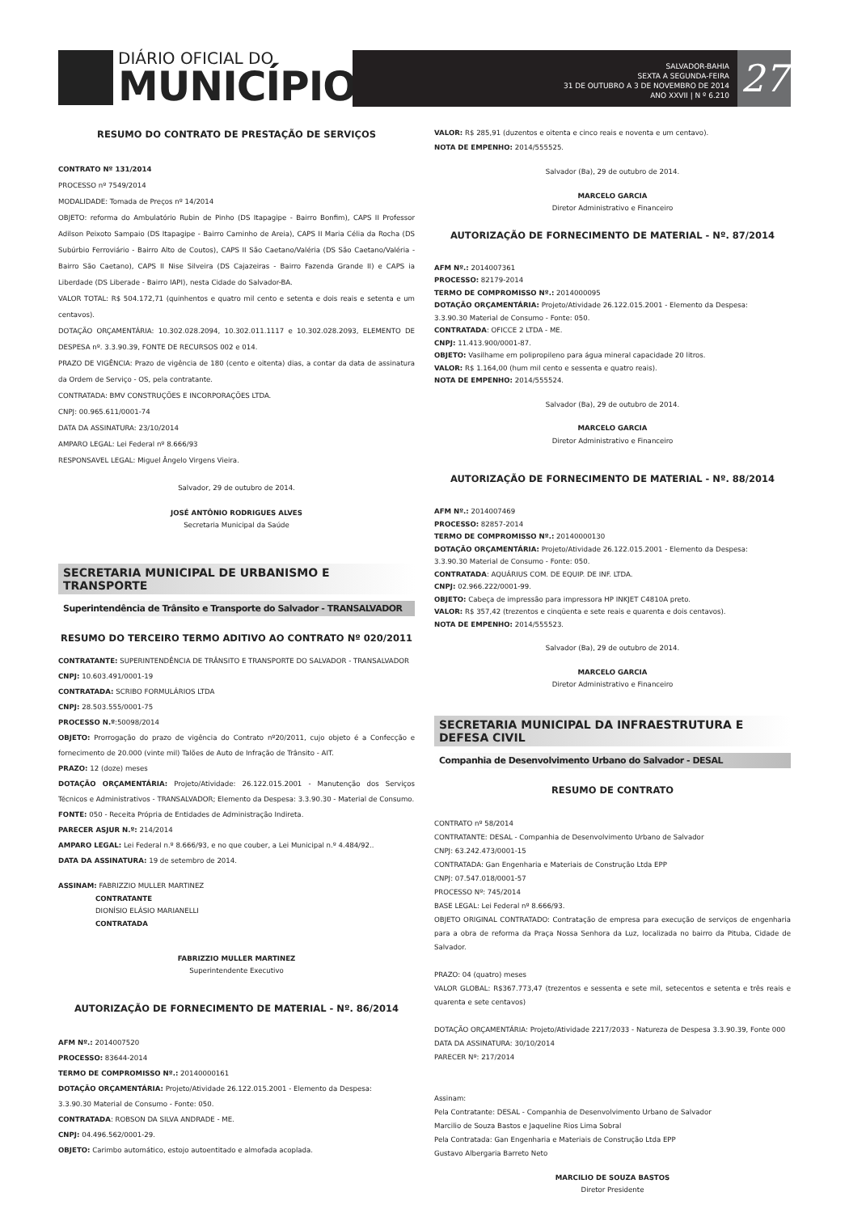DIÁRIO OFICIAL DO
MUNICÍPIO
SALVADOR-BAHIA
SEXTA A SEGUNDA-FEIRA
31 DE OUTUBRO A 3 DE NOVEMBRO DE 2014
ANO XXVII | N º 6.210
27
RESUMO DO CONTRATO DE PRESTAÇÃO DE SERVIÇOS
CONTRATO Nº 131/2014
PROCESSO nº 7549/2014
MODALIDADE: Tomada de Preços nº 14/2014
OBJETO: reforma do Ambulatório Rubin de Pinho (DS Itapagipe - Bairro Bonfim), CAPS II Professor Adilson Peixoto Sampaio (DS Itapagipe - Bairro Caminho de Areia), CAPS II Maria Célia da Rocha (DS Subúrbio Ferroviário - Bairro Alto de Coutos), CAPS II São Caetano/Valéria (DS São Caetano/Valéria - Bairro São Caetano), CAPS II Nise Silveira (DS Cajazeiras - Bairro Fazenda Grande II) e CAPS ia Liberdade (DS Liberade - Bairro IAPI), nesta Cidade do Salvador-BA.
VALOR TOTAL: R$ 504.172,71 (quinhentos e quatro mil cento e setenta e dois reais e setenta e um centavos).
DOTAÇÃO ORÇAMENTÁRIA: 10.302.028.2094, 10.302.011.1117 e 10.302.028.2093, ELEMENTO DE DESPESA nº. 3.3.90.39, FONTE DE RECURSOS 002 e 014.
PRAZO DE VIGÊNCIA: Prazo de vigência de 180 (cento e oitenta) dias, a contar da data de assinatura da Ordem de Serviço - OS, pela contratante.
CONTRATADA: BMV CONSTRUÇÕES E INCORPORAÇÕES LTDA.
CNPJ: 00.965.611/0001-74
DATA DA ASSINATURA: 23/10/2014
AMPARO LEGAL: Lei Federal nº 8.666/93
RESPONSAVEL LEGAL: Miguel Ângelo Virgens Vieira.
Salvador, 29 de outubro de 2014.
JOSÉ ANTÔNIO RODRIGUES ALVES
Secretaria Municipal da Saúde
SECRETARIA MUNICIPAL DE URBANISMO E TRANSPORTE
Superintendência de Trânsito e Transporte do Salvador - TRANSALVADOR
RESUMO DO TERCEIRO TERMO ADITIVO AO CONTRATO Nº 020/2011
CONTRATANTE: SUPERINTENDÊNCIA DE TRÂNSITO E TRANSPORTE DO SALVADOR - TRANSALVADOR
CNPJ: 10.603.491/0001-19
CONTRATADA: SCRIBO FORMULÁRIOS LTDA
CNPJ: 28.503.555/0001-75
PROCESSO N.º:50098/2014
OBJETO: Prorrogação do prazo de vigência do Contrato nº20/2011, cujo objeto é a Confecção e fornecimento de 20.000 (vinte mil) Talões de Auto de Infração de Trânsito - AIT.
PRAZO: 12 (doze) meses
DOTAÇÃO ORÇAMENTÁRIA: Projeto/Atividade: 26.122.015.2001 - Manutenção dos Serviços Técnicos e Administrativos - TRANSALVADOR; Elemento da Despesa: 3.3.90.30 - Material de Consumo.
FONTE: 050 - Receita Própria de Entidades de Administração Indireta.
PARECER ASJUR N.º: 214/2014
AMPARO LEGAL: Lei Federal n.º 8.666/93, e no que couber, a Lei Municipal n.º 4.484/92..
DATA DA ASSINATURA: 19 de setembro de 2014.
ASSINAM: FABRIZZIO MULLER MARTINEZ
CONTRATANTE
DIONÍSIO ELÁSIO MARIANELLI
CONTRATADA
FABRIZZIO MULLER MARTINEZ
Superintendente Executivo
AUTORIZAÇÃO DE FORNECIMENTO DE MATERIAL - Nº. 86/2014
AFM Nº.: 2014007520
PROCESSO: 83644-2014
TERMO DE COMPROMISSO Nº.: 20140000161
DOTAÇÃO ORÇAMENTÁRIA: Projeto/Atividade 26.122.015.2001 - Elemento da Despesa:
3.3.90.30 Material de Consumo - Fonte: 050.
CONTRATADA: ROBSON DA SILVA ANDRADE - ME.
CNPJ: 04.496.562/0001-29.
OBJETO: Carimbo automático, estojo autoentitado e almofada acoplada.
VALOR: R$ 285,91 (duzentos e oitenta e cinco reais e noventa e um centavo).
NOTA DE EMPENHO: 2014/555525.
Salvador (Ba), 29 de outubro de 2014.
MARCELO GARCIA
Diretor Administrativo e Financeiro
AUTORIZAÇÃO DE FORNECIMENTO DE MATERIAL - Nº. 87/2014
AFM Nº.: 2014007361
PROCESSO: 82179-2014
TERMO DE COMPROMISSO Nº.: 2014000095
DOTAÇÃO ORÇAMENTÁRIA: Projeto/Atividade 26.122.015.2001 - Elemento da Despesa:
3.3.90.30 Material de Consumo - Fonte: 050.
CONTRATADA: OFICCE 2 LTDA - ME.
CNPJ: 11.413.900/0001-87.
OBJETO: Vasilhame em polipropileno para água mineral capacidade 20 litros.
VALOR: R$ 1.164,00 (hum mil cento e sessenta e quatro reais).
NOTA DE EMPENHO: 2014/555524.
Salvador (Ba), 29 de outubro de 2014.
MARCELO GARCIA
Diretor Administrativo e Financeiro
AUTORIZAÇÃO DE FORNECIMENTO DE MATERIAL - Nº. 88/2014
AFM Nº.: 2014007469
PROCESSO: 82857-2014
TERMO DE COMPROMISSO Nº.: 20140000130
DOTAÇÃO ORÇAMENTÁRIA: Projeto/Atividade 26.122.015.2001 - Elemento da Despesa:
3.3.90.30 Material de Consumo - Fonte: 050.
CONTRATADA: AQUÁRIUS COM. DE EQUIP. DE INF. LTDA.
CNPJ: 02.966.222/0001-99.
OBJETO: Cabeça de impressão para impressora HP INKJET C4810A preto.
VALOR: R$ 357,42 (trezentos e cinqüenta e sete reais e quarenta e dois centavos).
NOTA DE EMPENHO: 2014/555523.
Salvador (Ba), 29 de outubro de 2014.
MARCELO GARCIA
Diretor Administrativo e Financeiro
SECRETARIA MUNICIPAL DA INFRAESTRUTURA E DEFESA CIVIL
Companhia de Desenvolvimento Urbano do Salvador - DESAL
RESUMO DE CONTRATO
CONTRATO nº 58/2014
CONTRATANTE: DESAL - Companhia de Desenvolvimento Urbano de Salvador
CNPJ: 63.242.473/0001-15
CONTRATADA: Gan Engenharia e Materiais de Construção Ltda EPP
CNPJ: 07.547.018/0001-57
PROCESSO Nº: 745/2014
BASE LEGAL: Lei Federal nº 8.666/93.
OBJETO ORIGINAL CONTRATADO: Contratação de empresa para execução de serviços de engenharia para a obra de reforma da Praça Nossa Senhora da Luz, localizada no bairro da Pituba, Cidade de Salvador.
PRAZO: 04 (quatro) meses
VALOR GLOBAL: R$367.773,47 (trezentos e sessenta e sete mil, setecentos e setenta e três reais e quarenta e sete centavos)
DOTAÇÃO ORÇAMENTÁRIA: Projeto/Atividade 2217/2033 - Natureza de Despesa 3.3.90.39, Fonte 000
DATA DA ASSINATURA: 30/10/2014
PARECER Nº: 217/2014
Assinam:
Pela Contratante: DESAL - Companhia de Desenvolvimento Urbano de Salvador
Marcilio de Souza Bastos e Jaqueline Rios Lima Sobral
Pela Contratada: Gan Engenharia e Materiais de Construção Ltda EPP
Gustavo Albergaria Barreto Neto
MARCILIO DE SOUZA BASTOS
Diretor Presidente